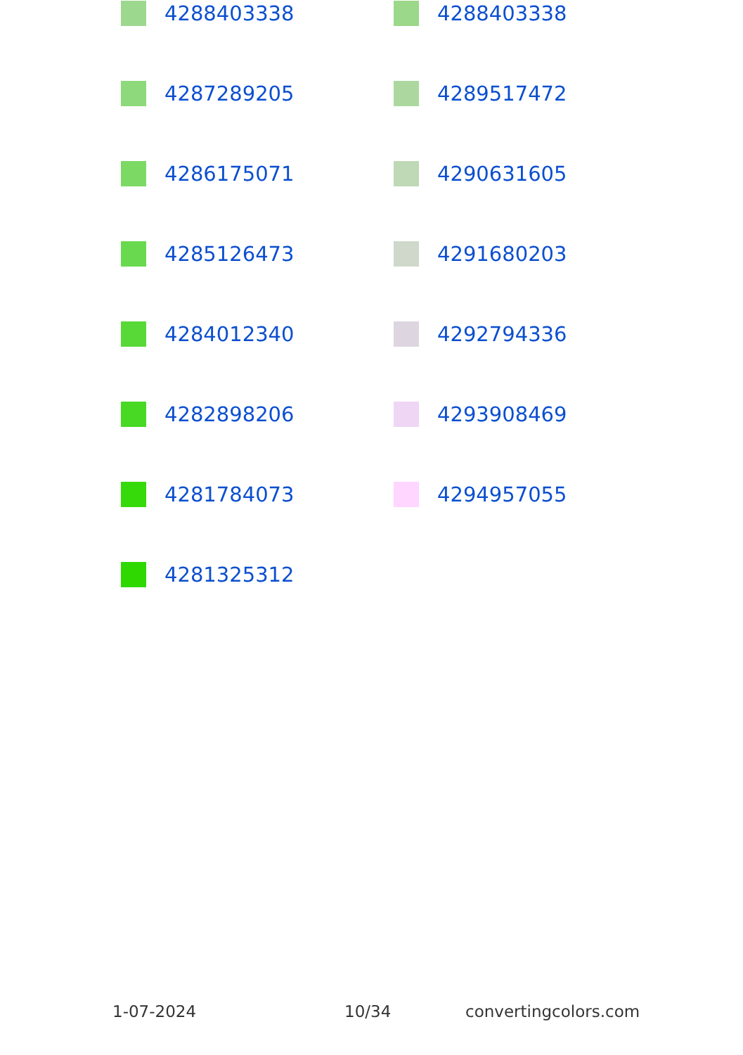4288403338
4287289205
4286175071
4285126473
4284012340
4282898206
4281784073
4281325312
4288403338
4289517472
4290631605
4291680203
4292794336
4293908469
4294957055
1-07-2024 10/34 convertingcolors.com